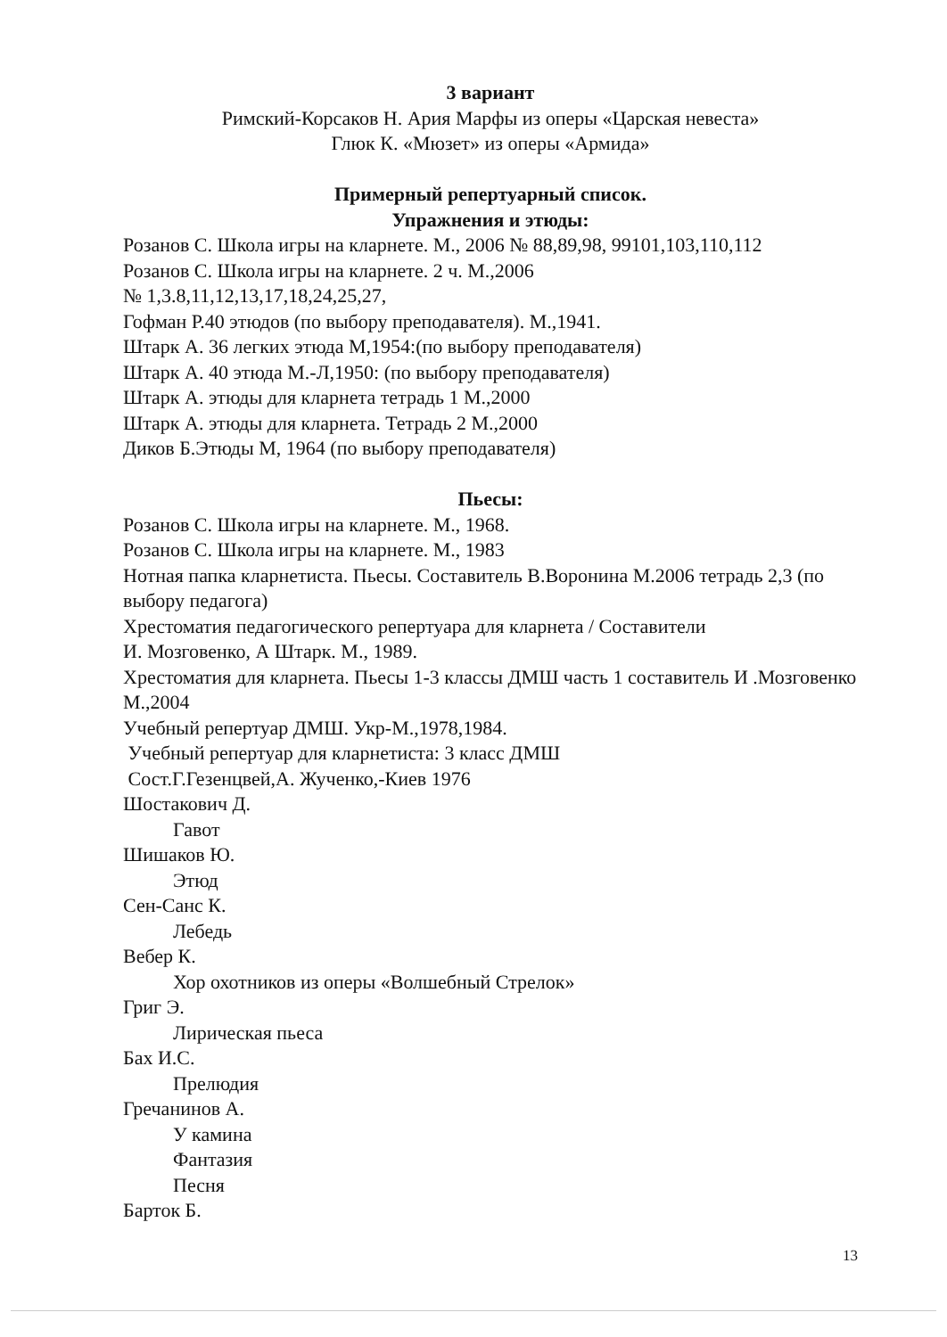3 вариант
Римский-Корсаков Н. Ария Марфы из оперы «Царская невеста»
Глюк К. «Мюзет» из оперы «Армида»
Примерный репертуарный список.
Упражнения и этюды:
Розанов С. Школа игры на кларнете. М., 2006 № 88,89,98, 99101,103,110,112
Розанов С. Школа игры на кларнете. 2 ч. М.,2006
№ 1,3.8,11,12,13,17,18,24,25,27,
Гофман Р.40 этюдов (по выбору преподавателя). М.,1941.
Штарк А. 36 легких этюда М,1954:(по выбору преподавателя)
Штарк А. 40 этюда М.-Л,1950: (по выбору преподавателя)
Штарк А. этюды для кларнета тетрадь 1 М.,2000
Штарк А. этюды для кларнета. Тетрадь 2 М.,2000
Диков Б.Этюды М, 1964 (по выбору преподавателя)
Пьесы:
Розанов С. Школа игры на кларнете. М., 1968.
Розанов С. Школа игры на кларнете. М., 1983
Нотная папка кларнетиста. Пьесы. Составитель В.Воронина М.2006 тетрадь 2,3 (по выбору педагога)
Хрестоматия педагогического репертуара для кларнета / Составители
И. Мозговенко, А Штарк. М., 1989.
Хрестоматия для кларнета. Пьесы 1-3 классы ДМШ часть 1 составитель И .Мозговенко М.,2004
Учебный репертуар ДМШ. Укр-М.,1978,1984.
Учебный репертуар для кларнетиста: 3 класс ДМШ
Сост.Г.Гезенцвей,А. Жученко,-Киев 1976
Шостакович Д.
Гавот
Шишаков Ю.
Этюд
Сен-Санс К.
Лебедь
Вебер К.
Хор охотников из оперы «Волшебный Стрелок»
Григ Э.
Лирическая пьеса
Бах И.С.
Прелюдия
Гречанинов А.
У камина
Фантазия
Песня
Барток Б.
13